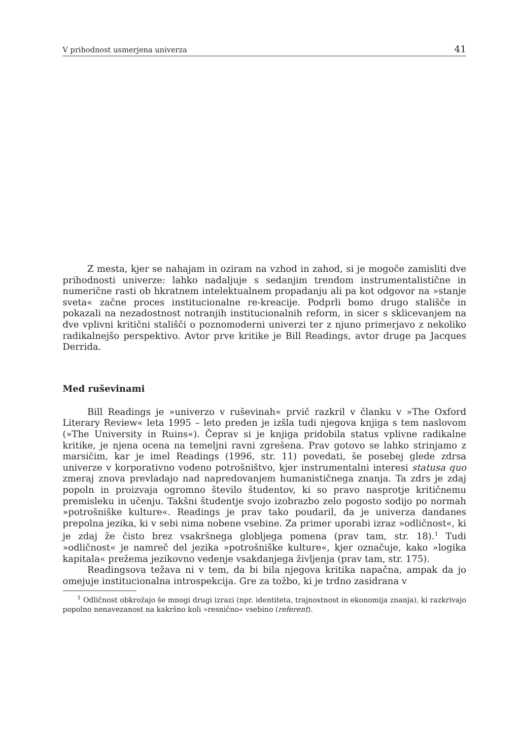V prihodnost usmerjena univerza 41
Z mesta, kjer se nahajam in oziram na vzhod in zahod, si je mogoče zamisliti dve prihodnosti univerze: lahko nadaljuje s sedanjim trendom instrumentalistične in numerične rasti ob hkratnem intelektualnem propadanju ali pa kot odgovor na »stanje sveta« začne proces institucionalne re-kreacije. Podprli bomo drugo stališče in pokazali na nezadostnost notranjih institucionalnih reform, in sicer s sklicevanjem na dve vplivni kritični stališči o poznomoderni univerzi ter z njuno primerjavo z nekoliko radikalnejšo perspektivo. Avtor prve kritike je Bill Readings, avtor druge pa Jacques Derrida.
Med ruševinami
Bill Readings je »univerzo v ruševinah« prvič razkril v članku v »The Oxford Literary Review« leta 1995 – leto preden je izšla tudi njegova knjiga s tem naslovom (»The University in Ruins«). Čeprav si je knjiga pridobila status vplivne radikalne kritike, je njena ocena na temeljni ravni zgrešena. Prav gotovo se lahko strinjamo z marsičim, kar je imel Readings (1996, str. 11) povedati, še posebej glede zdrsa univerze v korporativno vodeno potrošništvo, kjer instrumentalni interesi statusa quo zmeraj znova prevladajo nad napredovanjem humanističnega znanja. Ta zdrs je zdaj popoln in proizvaja ogromno število študentov, ki so pravo nasprotje kritičnemu premisleku in učenju. Takšni študentje svojo izobrazbo zelo pogosto sodijo po normah »potrošniške kulture«. Readings je prav tako poudaril, da je univerza dandanes prepolna jezika, ki v sebi nima nobene vsebine. Za primer uporabi izraz »odličnost«, ki je zdaj že čisto brez vsakršnega globljega pomena (prav tam, str. 18).<sup>1</sup> Tudi »odličnost« je namreč del jezika »potrošniške kulture«, kjer označuje, kako »logika kapitala« prežema jezikovno vedenje vsakdanjega življenja (prav tam, str. 175).
Readingsova težava ni v tem, da bi bila njegova kritika napačna, ampak da jo omejuje institucionalna introspekcija. Gre za tožbo, ki je trdno zasidrana v
<sup>1</sup> Odličnost obkrožajo še mnogi drugi izrazi (npr. identiteta, trajnostnost in ekonomija znanja), ki razkrivajo popolno nenavezanost na kakršno koli »resnično« vsebino (referent).